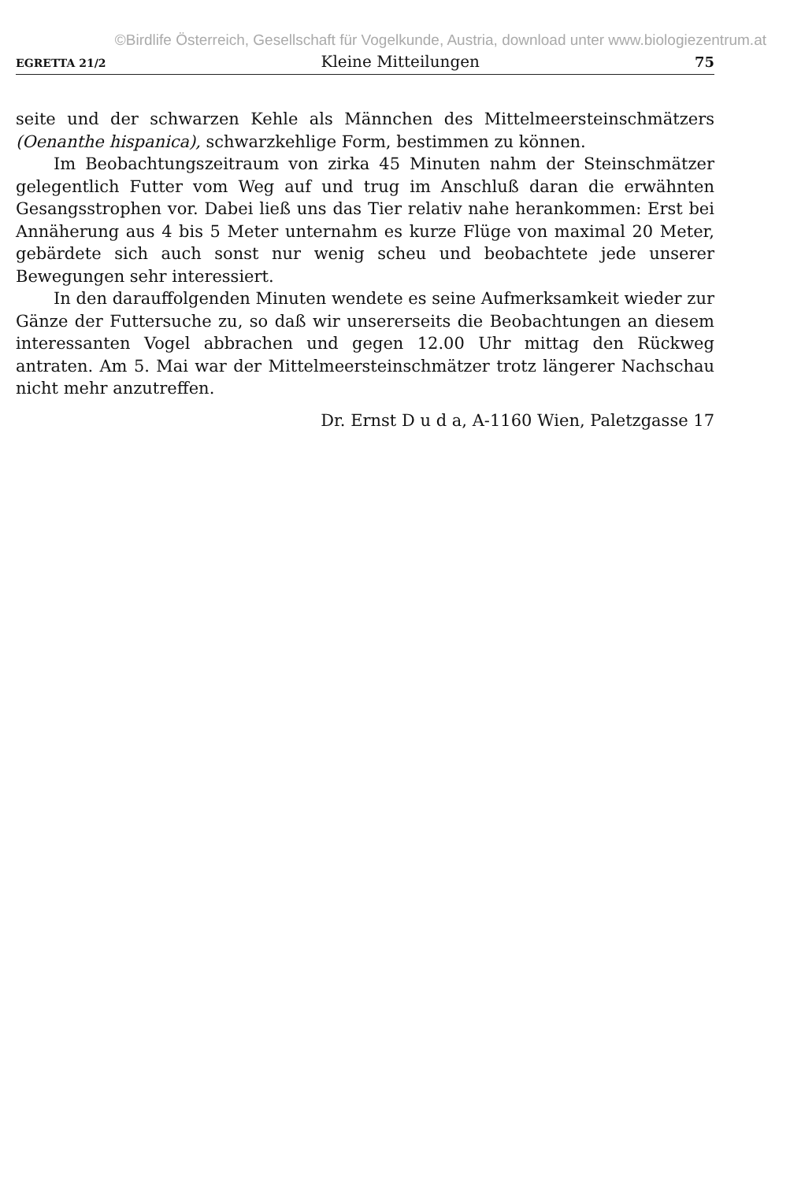©Birdlife Österreich, Gesellschaft für Vogelkunde, Austria, download unter www.biologiezentrum.at
EGRETTA 21/2 Kleine Mitteilungen 75
seite und der schwarzen Kehle als Männchen des Mittelmeersteinschmätzers (Oenanthe hispanica), schwarzkehlige Form, bestimmen zu können.
Im Beobachtungszeitraum von zirka 45 Minuten nahm der Steinschmätzer gelegentlich Futter vom Weg auf und trug im Anschluß daran die erwähnten Gesangsstrophen vor. Dabei ließ uns das Tier relativ nahe herankommen: Erst bei Annäherung aus 4 bis 5 Meter unternahm es kurze Flüge von maximal 20 Meter, gebärdete sich auch sonst nur wenig scheu und beobachtete jede unserer Bewegungen sehr interessiert.
In den darauffolgenden Minuten wendete es seine Aufmerksamkeit wieder zur Gänze der Futtersuche zu, so daß wir unsererseits die Beobachtungen an diesem interessanten Vogel abbrachen und gegen 12.00 Uhr mittag den Rückweg antraten. Am 5. Mai war der Mittelmeersteinschmätzer trotz längerer Nachschau nicht mehr anzutreffen.
Dr. Ernst D u d a, A-1160 Wien, Paletzgasse 17